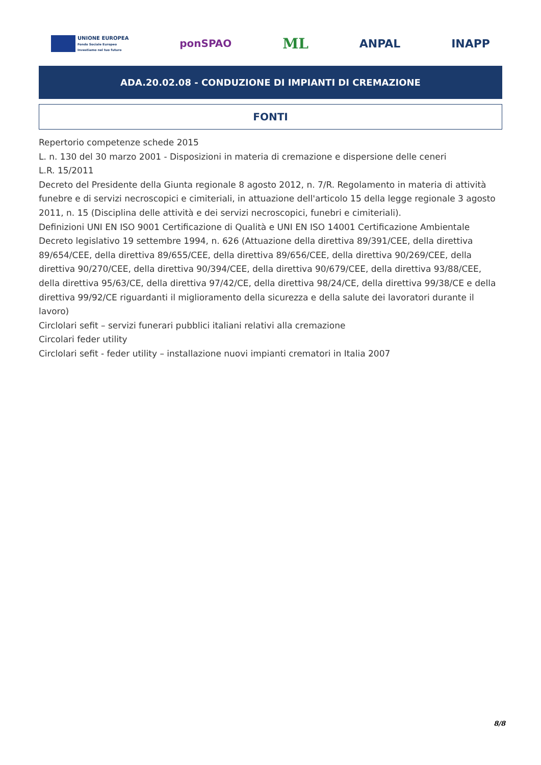UNIONE EUROPEA
Fondo Sociale Europeo
Investiamo nel tuo futuro
ponSPAO
ML
ANPAL INAPP
ADA.20.02.08 - CONDUZIONE DI IMPIANTI DI CREMAZIONE
FONTI
Repertorio competenze schede 2015
L. n. 130 del 30 marzo 2001 - Disposizioni in materia di cremazione e dispersione delle ceneri
L.R. 15/2011
Decreto del Presidente della Giunta regionale 8 agosto 2012, n. 7/R. Regolamento in materia di attività funebre e di servizi necroscopici e cimiteriali, in attuazione dell'articolo 15 della legge regionale 3 agosto 2011, n. 15 (Disciplina delle attività e dei servizi necroscopici, funebri e cimiteriali).
Definizioni UNI EN ISO 9001 Certificazione di Qualità e UNI EN ISO 14001 Certificazione Ambientale
Decreto legislativo 19 settembre 1994, n. 626 (Attuazione della direttiva 89/391/CEE, della direttiva 89/654/CEE, della direttiva 89/655/CEE, della direttiva 89/656/CEE, della direttiva 90/269/CEE, della direttiva 90/270/CEE, della direttiva 90/394/CEE, della direttiva 90/679/CEE, della direttiva 93/88/CEE, della direttiva 95/63/CE, della direttiva 97/42/CE, della direttiva 98/24/CE, della direttiva 99/38/CE e della direttiva 99/92/CE riguardanti il miglioramento della sicurezza e della salute dei lavoratori durante il lavoro)
Circlolari sefit – servizi funerari pubblici italiani relativi alla cremazione
Circolari feder utility
Circlolari sefit - feder utility – installazione nuovi impianti crematori in Italia 2007
8/8